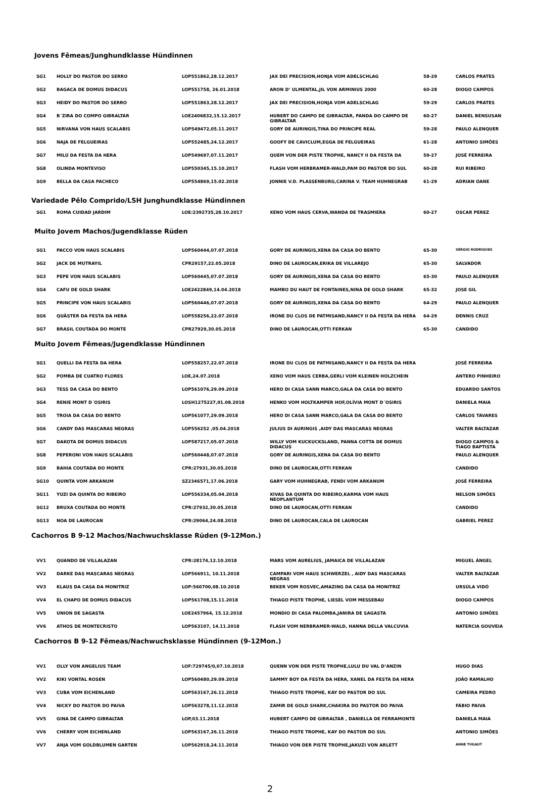Jovens Fêmeas/Junghundklasse Hündinnen
| SG1 | HOLLY DO PASTOR DO SERRO | LOP551862,28.12.2017 | JAX DEI PRECISION,HONJA VOM ADELSCHLAG | 58-29 | CARLOS PRATES |
| SG2 | BAGACA DE DOMUS DIDACUS | LOP551758, 26.01.2018 | ARON D’ ULMENTAL,JIL VON ARMINIUS 2000 | 60-28 | DIOGO CAMPOS |
| SG3 | HEIDY DO PASTOR DO SERRO | LOP551863,28.12.2017 | JAX DEI PRECISION,HONJA VOM ADELSCHLAG | 59-29 | CARLOS PRATES |
| SG4 | B´ZIRA DO COMPO GIBRALTAR | LOE2406832,15.12.2017 | HUBERT DO CAMPO DE GIBRALTAR, PANDA DO CAMPO DE GIBRALTAR | 60-27 | DANIEL BENSUSAN |
| SG5 | NIRVANA VON HAUS SCALABIS | LOP549472,05.11.2017 | GORY DE AURINGIS,TINA DO PRINCIPE REAL | 59-28 | PAULO ALENQUER |
| SG6 | NAJA DE FELGUEIRAS | LOP552485,24.12.2017 | GOOFY DE CAVICLUM,EGGA DE FELGUEIRAS | 61-28 | ANTONIO SIMÕES |
| SG7 | MILÚ DA FESTA DA HERA | LOP549697,07.11.2017 | QUEM VON DER PISTE TROPHE, NANCY II DA FESTA DA | 59-27 | JOSÉ FERREIRA |
| SG8 | OLINDA MONTEVISO | LOP550345,15.10.2017 | FLASH VOM HERBRAMER-WALD,PAM DO PASTOR DO SUL | 60-28 | RUI RIBEIRO |
| SG9 | BELLA DA CASA PACHECO | LOP554869,15.02.2018 | JONNIE V.D. PLASSENBURG,CARINA V. TEAM HUHNEGRAB | 61-29 | ADRIAN OANE |
Variedade Pêlo Comprido/LSH Junghundklasse Hündinnen
| SG1 | ROMA CUIDAD JARDIM | LOE:2392735,28.10.2017 | XENO VOM HAUS CERVA,WANDA DE TRASMIERA | 60-27 | OSCAR PEREZ |
Muito Jovem Machos/Jugendklasse Rüden
| SG1 | PACCO VON HAUS SCALABIS | LOP560444,07.07.2018 | GORY DE AURINGIS,XENA DA CASA DO BENTO | 65-30 | SÉRGIO RODRIGUES |
| SG2 | JACK DE MUTRAYIL | CPR29157,22.05.2018 | DINO DE LAUROCAN,ERIKA DE VILLAREJO | 65-30 | SALVADOR |
| SG3 | PEPE VON HAUS SCALABIS | LOP560445,07.07.2018 | GORY DE AURINGIS,XENA DA CASA DO BENTO | 65-30 | PAULO ALENQUER |
| SG4 | CAFU DE GOLD SHARK | LOE2422849,14.04.2018 | MAMBO DU HAUT DE FONTAINES,NINA DE GOLD SHARK | 65-32 | JOSE GIL |
| SG5 | PRINCIPE VON HAUS SCALABIS | LOP560446,07.07.2018 | GORY DE AURINGIS,XENA DA CASA DO BENTO | 64-29 | PAULO ALENQUER |
| SG6 | QUÄSTER DA FESTA DA HERA | LOP558256,22.07.2018 | IRONE DU CLOS DE PATMISAND,NANCY II DA FESTA DA HERA | 64-29 | DENNIS CRUZ |
| SG7 | BRASIL COUTADA DO MONTE | CPR27929,30.05.2018 | DINO DE LAUROCAN,OTTI FERKAN | 65-30 | CANDIDO |
Muito Jovem Fêmeas/Jugendklasse Hündinnen
| SG1 | QUELLI DA FESTA DA HERA | LOP558257,22.07.2018 | IRONE DU CLOS DE PATMISAND,NANCY II DA FESTA DA HERA | | JOSÉ FERREIRA |
| SG2 | POMBA DE CUATRO FLORES | LOE,24.07.2018 | XENO VOM HAUS CERBA,GERLI VOM KLEINEN HOLZCHEIN | | ANTERO PINHEIRO |
| SG3 | TESS DA CASA DO BENTO | LOP561076,29.09.2018 | HERO DI CASA SANN MARCO,GALA DA CASA DO BENTO | | EDUARDO SANTOS |
| SG4 | RENIE MONT D´OSIRIS | LOSH1275227,01.08.2018 | HENKO VOM HOLTKAMPER HOF,OLÍVIA MONT D´OSIRIS | | DANIELA MAIA |
| SG5 | TROIA DA CASA DO BENTO | LOP561077,29.09.2018 | HERO DI CASA SANN MARCO,GALA DA CASA DO BENTO | | CARLOS TAVARES |
| SG6 | CANDY DAS MASCARAS NEGRAS | LOP556252 ,05.04.2018 | JULIUS DI AURINGIS ,AIDY DAS MASCARAS NEGRAS | | VALTER BALTAZAR |
| SG7 | DAKOTA DE DOMUS DIDACUS | LOP587217,05.07.2018 | WILLY VOM KUCKUCKSLAND, PANNA COTTA DE DOMUS DIDACUS | | DIOGO CAMPOS & TIAGO BAPTISTA |
| SG8 | PEPERONI VON HAUS SCALABIS | LOP560448,07.07.2018 | GORY DE AURINGIS,XENA DA CASA DO BENTO | | PAULO ALENQUER |
| SG9 | BAHIA COUTADA DO MONTE | CPR:27931,30.05.2018 | DINO DE LAUROCAN,OTTI FERKAN | | CANDIDO |
| SG10 | QUINTA VOM ARKANUM | SZ2346571,17.06.2018 | GARY VOM HUHNEGRAB, FENDI VOM ARKANUM | | JOSÉ FERREIRA |
| SG11 | YUZI DA QUINTA DO RIBEIRO | LOP556334,05.04.2018 | XIVAS DA QUINTA DO RIBEIRO,KARMA VOM HAUS NEOPLANTUM | | NELSON SIMÕES |
| SG12 | BRUXA COUTADA DO MONTE | CPR:27932,30.05.2018 | DINO DE LAUROCAN,OTTI FERKAN | | CANDIDO |
| SG13 | NOA DE LAUROCAN | CPR:29064,24.08.2018 | DINO DE LAUROCAN,CALA DE LAUROCAN | | GABRIEL PEREZ |
Cachorros B 9-12 Machos/Nachwuchsklasse Rüden (9-12Mon.)
| VV1 | QUANDO DE VILLALAZAN | CPR:28174,12.10.2018 | MARS VOM AURELIUS, JAMAICA DE VILLALAZAN | | MIGUEL ÁNGEL |
| VV2 | DARKE DAS MASCARAS NEGRAS | LOP566911, 10.11.2018 | CAMPARI VOM HAUS SCHWERZEL , AIDY DAS MASCARAS NEGRAS | | VALTER BALTAZAR |
| VV3 | KLAUS DA CASA DA MONITRIZ | LOP:560700,08.10.2018 | BEKER VOM ROSVEC,AMAZING DA CASA DA MONITRIZ | | URSÚLA VIDÓ |
| VV4 | EL CHAPO DE DOMUS DIDACUS | LOP561708,15.11.2018 | THIAGO PISTE TROPHE, LIESEL VOM MESSEBAU | | DIOGO CAMPOS |
| VV5 | UNION DE SAGASTA | LOE2457964, 15.12.2018 | MONDIO DI CASA PALOMBA,JANIRA DE SAGASTA | | ANTONIO SIMÕES |
| VV6 | ATHOS DE MONTECRISTO | LOP563107, 14.11.2018 | FLASH VOM NERBRAMER-WALD, HANNA DELLA VALCUVIA | | NATERCIA GOUVEIA |
Cachorros B 9-12 Fêmeas/Nachwuchsklasse Hündinnen (9-12Mon.)
| VV1 | OLLY VON ANGELIUS TEAM | LOF:729745/0,07.10.2018 | QUENN VON DER PISTE TROPHE,LULU DU VAL D’ANZIN | | HUGO DIAS |
| VV2 | KIKI VONTAL ROSEN | LOP560480,29.09.2018 | SAMMY BOY DA FESTA DA HERA, XANEL DA FESTA DA HERA | | JOÃO RAMALHO |
| VV3 | CUBA VOM EICHENLAND | LOP563167,26.11.2018 | THIAGO PISTE TROPHE, KAY DO PASTOR DO SUL | | CAMEIRA PEDRO |
| VV4 | NICKY DO PASTOR DO PAIVA | LOP563278,11.12.2018 | ZAMIR DE GOLD SHARK,CHAKIRA DO PASTOR DO PAIVA | | FÁBIO PAIVA |
| VV5 | GINA DE CAMPO GIBRALTAR | LOP,03.11.2018 | HUBERT CAMPO DE GIBRALTAR , DANIELLA DE FERRAMONTE | | DANIELA MAIA |
| VV6 | CHERRY VOM EICHENLAND | LOP563167,26.11.2018 | THIAGO PISTE TROPHE, KAY DO PASTOR DO SUL | | ANTONIO SIMÕES |
| VV7 | ANJA VOM GOLDBLUMEN GARTEN | LOP562918,24.11.2018 | THIAGO VON DER PISTE TROPHE,JAKUZI VON ARLETT | | ANNE TUGAUT |
2